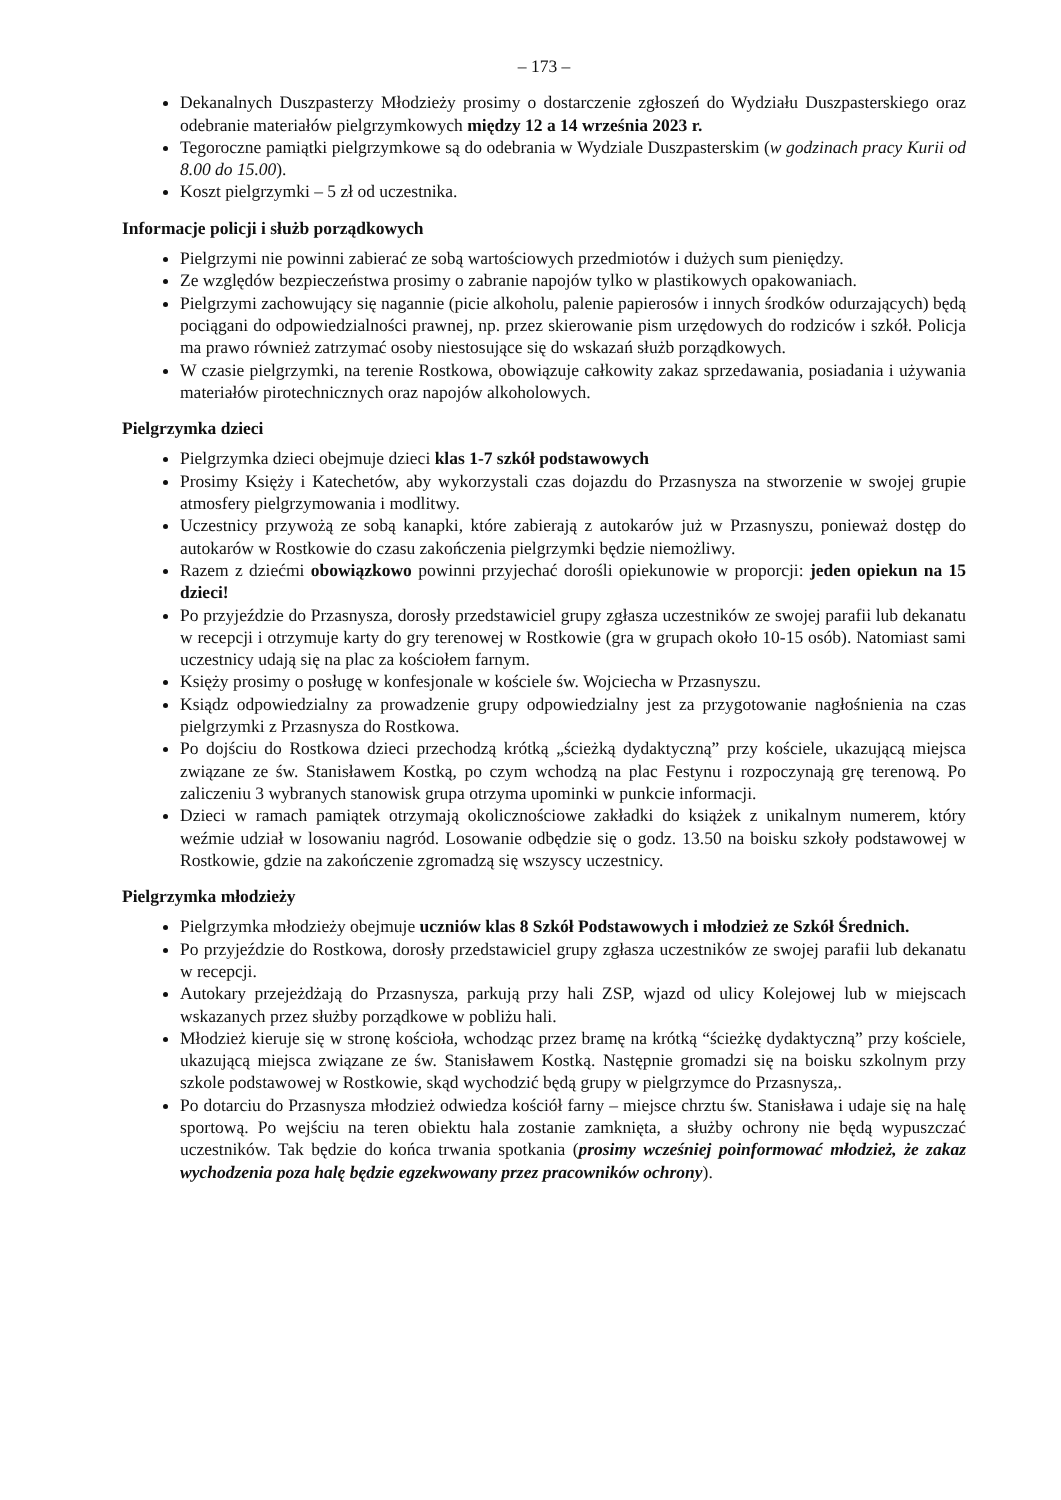– 173 –
Dekanalnych Duszpasterzy Młodzieży prosimy o dostarczenie zgłoszeń do Wydziału Duszpasterskiego oraz odebranie materiałów pielgrzymkowych między 12 a 14 września 2023 r.
Tegoroczne pamiątki pielgrzymkowe są do odebrania w Wydziale Duszpasterskim (w godzinach pracy Kurii od 8.00 do 15.00).
Koszt pielgrzymki – 5 zł od uczestnika.
Informacje policji i służb porządkowych
Pielgrzymi nie powinni zabierać ze sobą wartościowych przedmiotów i dużych sum pieniędzy.
Ze względów bezpieczeństwa prosimy o zabranie napojów tylko w plastikowych opakowaniach.
Pielgrzymi zachowujący się nagannie (picie alkoholu, palenie papierosów i innych środków odurzających) będą pociągani do odpowiedzialności prawnej, np. przez skierowanie pism urzędowych do rodziców i szkół. Policja ma prawo również zatrzymać osoby niestosujące się do wskazań służb porządkowych.
W czasie pielgrzymki, na terenie Rostkowa, obowiązuje całkowity zakaz sprzedawania, posiadania i używania materiałów pirotechnicznych oraz napojów alkoholowych.
Pielgrzymka dzieci
Pielgrzymka dzieci obejmuje dzieci klas 1-7 szkół podstawowych
Prosimy Księży i Katechetów, aby wykorzystali czas dojazdu do Przasnysza na stworzenie w swojej grupie atmosfery pielgrzymowania i modlitwy.
Uczestnicy przywożą ze sobą kanapki, które zabierają z autokarów już w Przasnyszu, ponieważ dostęp do autokarów w Rostkowie do czasu zakończenia pielgrzymki będzie niemożliwy.
Razem z dziećmi obowiązkowo powinni przyjechać dorośli opiekunowie w proporcji: jeden opiekun na 15 dzieci!
Po przyjeździe do Przasnysza, dorosły przedstawiciel grupy zgłasza uczestników ze swojej parafii lub dekanatu w recepcji i otrzymuje karty do gry terenowej w Rostkowie (gra w grupach około 10-15 osób). Natomiast sami uczestnicy udają się na plac za kościołem farnym.
Księży prosimy o posługę w konfesjonale w kościele św. Wojciecha w Przasnyszu.
Ksiądz odpowiedzialny za prowadzenie grupy odpowiedzialny jest za przygotowanie nagłośnienia na czas pielgrzymki z Przasnysza do Rostkowa.
Po dojściu do Rostkowa dzieci przechodzą krótką „ścieżką dydaktyczną” przy kościele, ukazującą miejsca związane ze św. Stanisławem Kostką, po czym wchodzą na plac Festynu i rozpoczynają grę terenową. Po zaliczeniu 3 wybranych stanowisk grupa otrzyma upominki w punkcie informacji.
Dzieci w ramach pamiątek otrzymają okolicznościowe zakładki do książek z unikalnym numerem, który weźmie udział w losowaniu nagród. Losowanie odbędzie się o godz. 13.50 na boisku szkoły podstawowej w Rostkowie, gdzie na zakończenie zgromadzą się wszyscy uczestnicy.
Pielgrzymka młodzieży
Pielgrzymka młodzieży obejmuje uczniów klas 8 Szkół Podstawowych i młodzież ze Szkół Średnich.
Po przyjeździe do Rostkowa, dorosły przedstawiciel grupy zgłasza uczestników ze swojej parafii lub dekanatu w recepcji.
Autokary przejeżdżają do Przasnysza, parkują przy hali ZSP, wjazd od ulicy Kolejowej lub w miejscach wskazanych przez służby porządkowe w pobliżu hali.
Młodzież kieruje się w stronę kościoła, wchodząc przez bramę na krótką “ścieżkę dydaktyczną” przy kościele, ukazującą miejsca związane ze św. Stanisławem Kostką. Następnie gromadzi się na boisku szkolnym przy szkole podstawowej w Rostkowie, skąd wychodzić będą grupy w pielgrzymce do Przasnysza,.
Po dotarciu do Przasnysza młodzież odwiedza kościół farny – miejsce chrztu św. Stanisława i udaje się na halę sportową. Po wejściu na teren obiektu hala zostanie zamknięta, a służby ochrony nie będą wypuszczać uczestników. Tak będzie do końca trwania spotkania (prosimy wcześniej poinformować młodzież, że zakaz wychodzenia poza halę będzie egzekwowany przez pracowników ochrony).